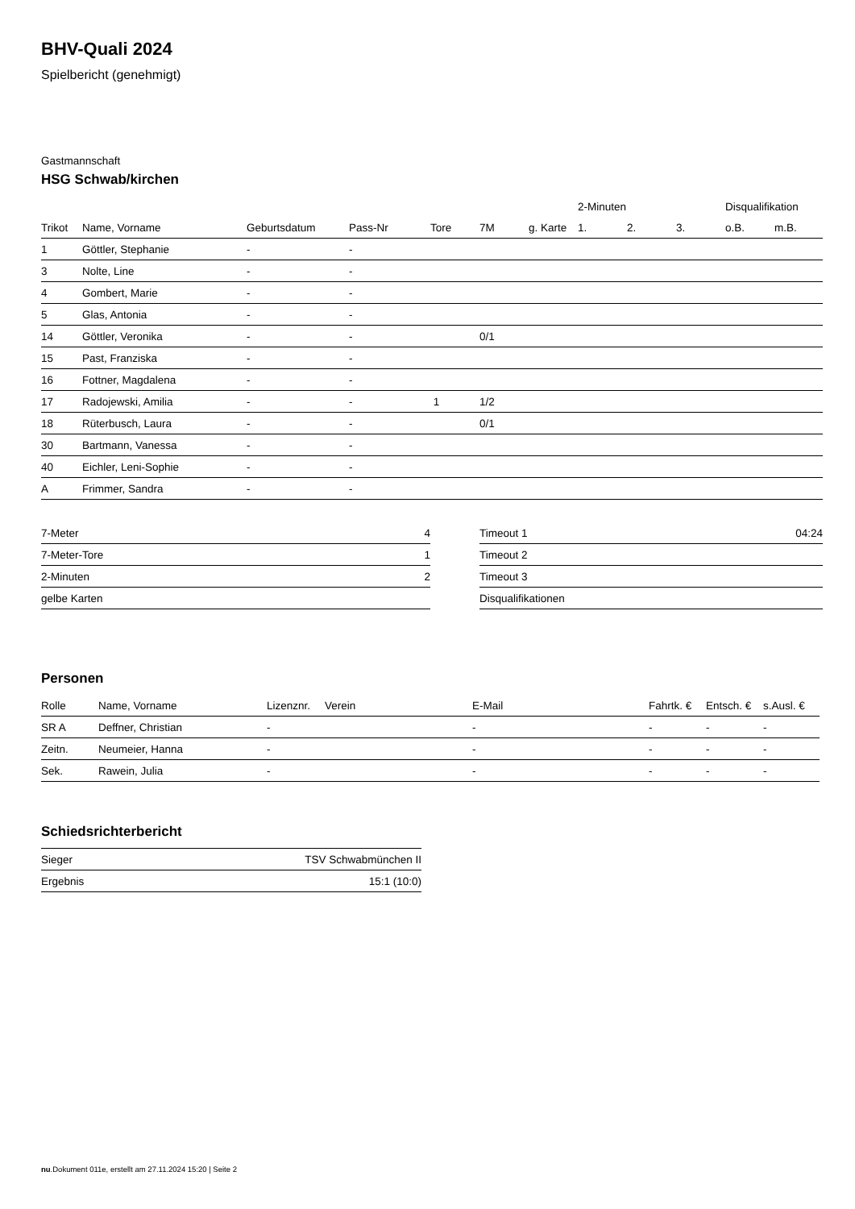BHV-Quali 2024
Spielbericht (genehmigt)
Gastmannschaft
HSG Schwab/kirchen
| | | | | | | | 2-Minuten | | | Disqualifikation | |
| --- | --- | --- | --- | --- | --- | --- | --- | --- | --- | --- | --- |
| Trikot | Name, Vorname | Geburtsdatum | Pass-Nr | Tore | 7M | g. Karte | 1. | 2. | 3. | o.B. | m.B. |
| 1 | Göttler, Stephanie | - | - | | | | | | | | |
| 3 | Nolte, Line | - | - | | | | | | | | |
| 4 | Gombert, Marie | - | - | | | | | | | | |
| 5 | Glas, Antonia | - | - | | | | | | | | |
| 14 | Göttler, Veronika | - | - | | 0/1 | | | | | | |
| 15 | Past, Franziska | - | - | | | | | | | | |
| 16 | Fottner, Magdalena | - | - | | | | | | | | |
| 17 | Radojewski, Amilia | - | - | 1 | 1/2 | | | | | | |
| 18 | Rüterbusch, Laura | - | - | | 0/1 | | | | | | |
| 30 | Bartmann, Vanessa | - | - | | | | | | | | |
| 40 | Eichler, Leni-Sophie | - | - | | | | | | | | |
| A | Frimmer, Sandra | - | - | | | | | | | | |
| 7-Meter | 4 |
| 7-Meter-Tore | 1 |
| 2-Minuten | 2 |
| gelbe Karten | |
| Timeout 1 | 04:24 |
| Timeout 2 | |
| Timeout 3 | |
| Disqualifikationen | |
Personen
| Rolle | Name, Vorname | Lizenznr. | Verein | E-Mail | Fahrtk. € | Entsch. € | s.Ausl. € |
| --- | --- | --- | --- | --- | --- | --- | --- |
| SR A | Deffner, Christian | - | | - | - | - | - |
| Zeitn. | Neumeier, Hanna | - | | - | - | - | - |
| Sek. | Rawein, Julia | - | | - | - | - | - |
Schiedsrichterbericht
| Sieger | TSV Schwabmünchen II |
| Ergebnis | 15:1 (10:0) |
nu.Dokument 011e, erstellt am 27.11.2024 15:20 | Seite 2